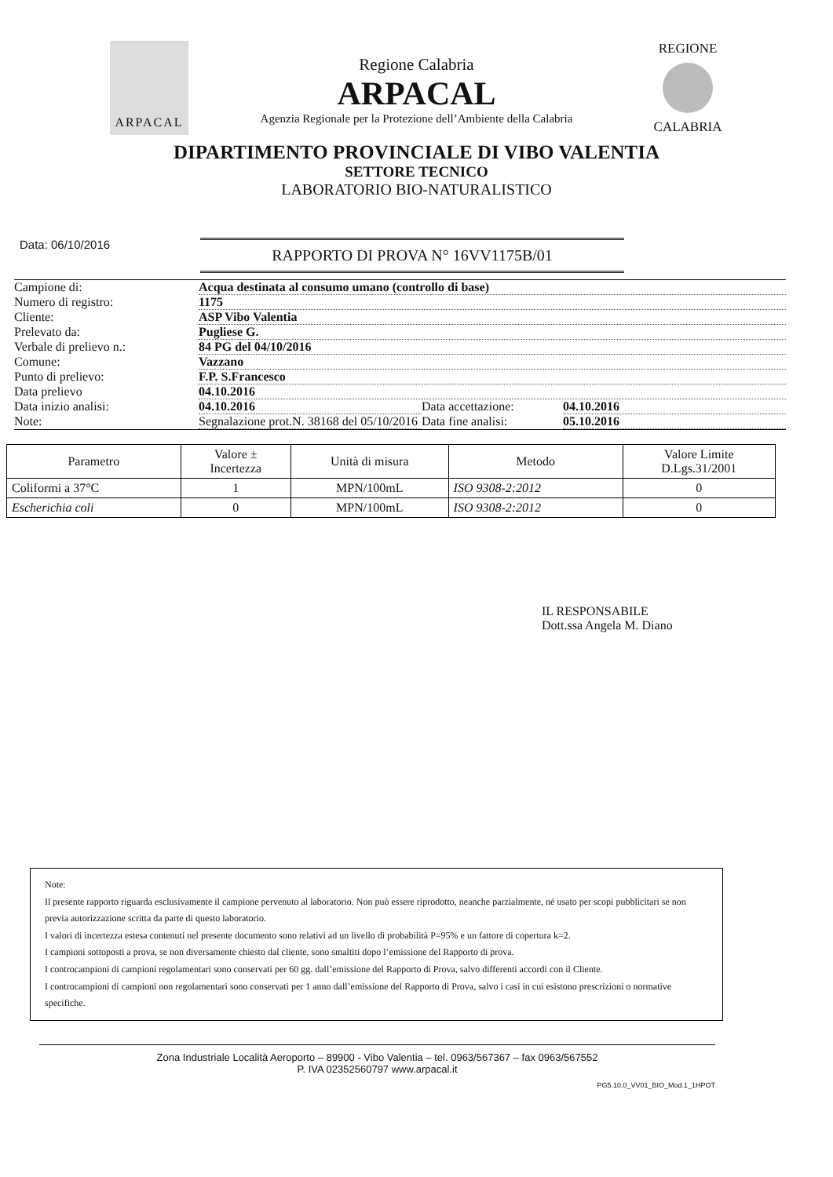ARPACAL
Regione Calabria
ARPACAL
Agenzia Regionale per la Protezione dell’Ambiente della Calabria
REGIONE
CALABRIA
DIPARTIMENTO PROVINCIALE DI VIBO VALENTIA
SETTORE TECNICO
LABORATORIO BIO-NATURALISTICO
Data: 06/10/2016
RAPPORTO DI PROVA N° 16VV1175B/01
Campione di: Acqua destinata al consumo umano (controllo di base)
Numero di registro: 1175
Cliente: ASP Vibo Valentia
Prelevato da: Pugliese G.
Verbale di prelievo n.: 84 PG del 04/10/2016
Comune: Vazzano
Punto di prelievo: F.P. S.Francesco
Data prelievo 04.10.2016
Data inizio analisi: 04.10.2016 Data accettazione: 04.10.2016
Note: Segnalazione prot.N. 38168 del 05/10/2016 Data fine analisi: 05.10.2016
| Parametro | Valore ± Incertezza | Unità di misura | Metodo | Valore Limite D.Lgs.31/2001 |
| --- | --- | --- | --- | --- |
| Coliformi a 37°C | 1 | MPN/100mL | ISO 9308-2:2012 | 0 |
| Escherichia coli | 0 | MPN/100mL | ISO 9308-2:2012 | 0 |
IL RESPONSABILE
Dott.ssa Angela M. Diano
Note:
Il presente rapporto riguarda esclusivamente il campione pervenuto al laboratorio. Non può essere riprodotto, neanche parzialmente, né usato per scopi pubblicitari se non previa autorizzazione scritta da parte di questo laboratorio.
I valori di incertezza estesa contenuti nel presente documento sono relativi ad un livello di probabilità P=95% e un fattore di copertura k=2.
I campioni sottoposti a prova, se non diversamente chiesto dal cliente, sono smaltiti dopo l’emissione del Rapporto di prova.
I controcampioni di campioni regolamentari sono conservati per 60 gg. dall’emissione del Rapporto di Prova, salvo differenti accordi con il Cliente.
I controcampioni di campioni non regolamentari sono conservati per 1 anno dall’emissione del Rapporto di Prova, salvo i casi in cui esistono prescrizioni o normative specifiche.
Zona Industriale Località Aeroporto – 89900 - Vibo Valentia – tel. 0963/567367 – fax 0963/567552
P. IVA 02352560797 www.arpacal.it
PG5.10.0_VV01_BIO_Mod.1_1HPOT